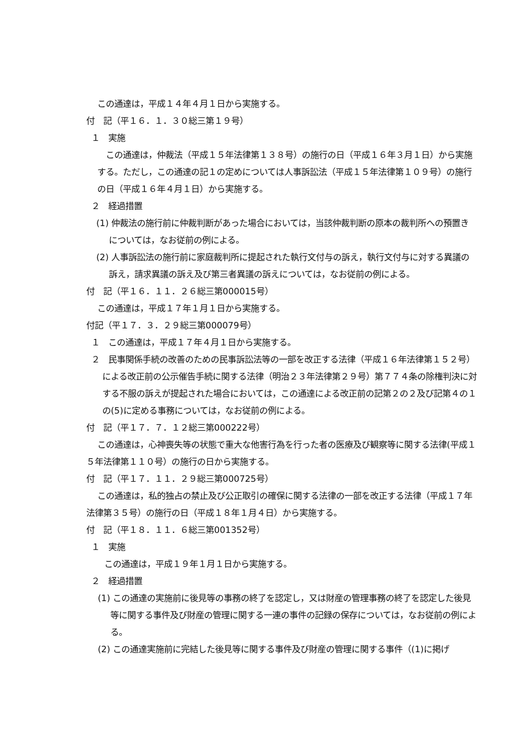この通達は，平成１４年４月１日から実施する。
付　記（平１６．１．３０総三第１９号）
１　実施
　この通達は，仲裁法（平成１５年法律第１３８号）の施行の日（平成１６年３月１日）から実施する。ただし，この通達の記１の定めについては人事訴訟法（平成１５年法律第１０９号）の施行の日（平成１６年４月１日）から実施する。
２　経過措置
(1) 仲裁法の施行前に仲裁判断があった場合においては，当該仲裁判断の原本の裁判所への預置きについては，なお従前の例による。
(2) 人事訴訟法の施行前に家庭裁判所に提起された執行文付与の訴え，執行文付与に対する異議の訴え，請求異議の訴え及び第三者異議の訴えについては，なお従前の例による。
付　記（平１６．１１．２６総三第000015号）
この通達は，平成１７年１月１日から実施する。
付記（平１７．３．２９総三第000079号）
１　この通達は，平成１７年４月１日から実施する。
２　民事関係手続の改善のための民事訴訟法等の一部を改正する法律（平成１６年法律第１５２号）による改正前の公示催告手続に関する法律（明治２３年法律第２９号）第７７４条の除権判決に対する不服の訴えが提起された場合においては，この通達による改正前の記第２の２及び記第４の１の(5)に定める事務については，なお従前の例による。
付　記（平１７．７．１２総三第000222号）
この通達は，心神喪失等の状態で重大な他害行為を行った者の医療及び観察等に関する法律(平成１５年法律第１１０号）の施行の日から実施する。
付　記（平１７．１１．２９総三第000725号）
この通達は，私的独占の禁止及び公正取引の確保に関する法律の一部を改正する法律（平成１７年法律第３５号）の施行の日（平成１８年１月４日）から実施する。
付　記（平１８．１１．６総三第001352号）
１　実施
この通達は，平成１９年１月１日から実施する。
２　経過措置
(1) この通達の実施前に後見等の事務の終了を認定し，又は財産の管理事務の終了を認定した後見等に関する事件及び財産の管理に関する一連の事件の記録の保存については，なお従前の例による。
(2) この通達実施前に完結した後見等に関する事件及び財産の管理に関する事件（(1)に掲げ